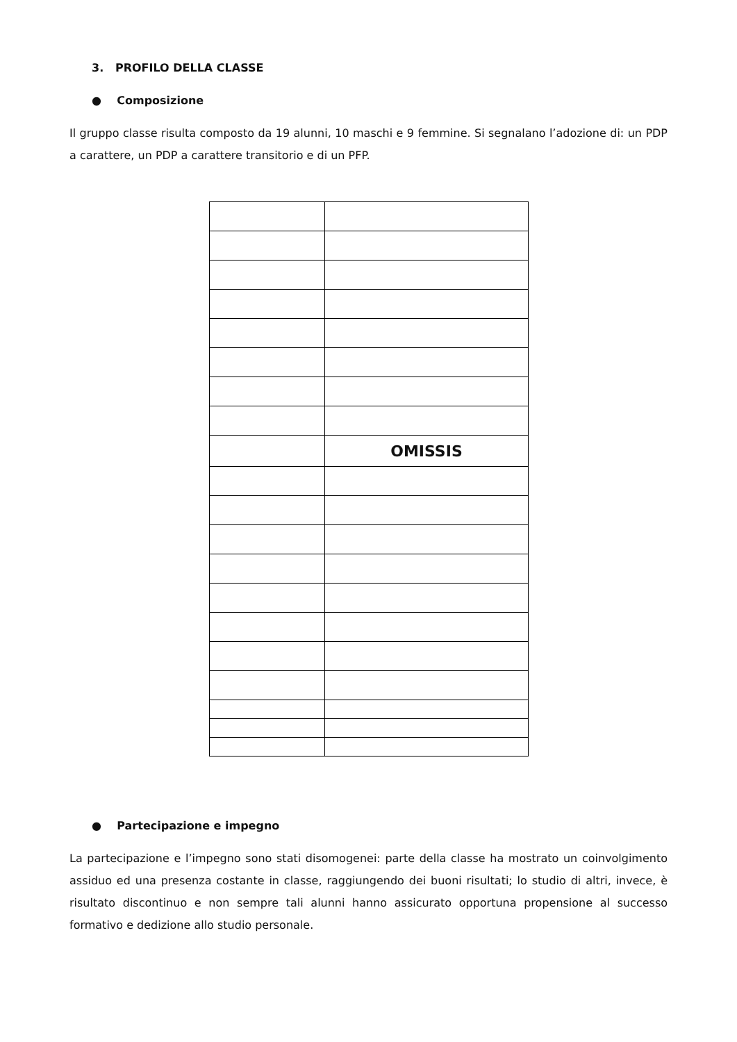3. PROFILO DELLA CLASSE
● Composizione
Il gruppo classe risulta composto da 19 alunni, 10 maschi e 9 femmine. Si segnalano l’adozione di: un PDP a carattere, un PDP a carattere transitorio e di un PFP.
| | OMISSIS |
● Partecipazione e impegno
La partecipazione e l’impegno sono stati disomogenei: parte della classe ha mostrato un coinvolgimento assiduo ed una presenza costante in classe, raggiungendo dei buoni risultati; lo studio di altri, invece, è risultato discontinuo e non sempre tali alunni hanno assicurato opportuna propensione al successo formativo e dedizione allo studio personale.